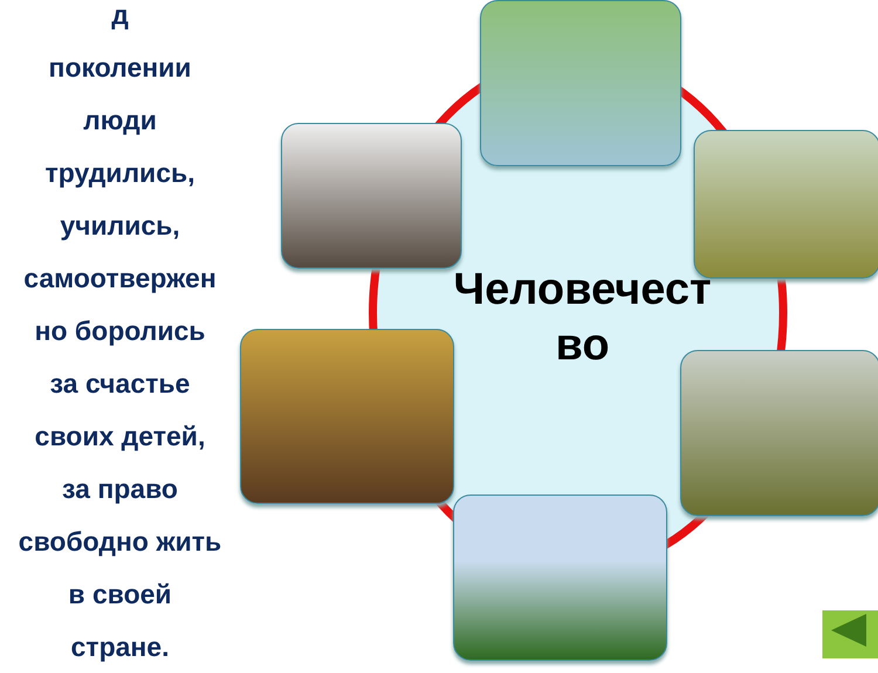д
поколении
люди
трудились,
учились,
самоотвержен
но боролись
за счастье
своих детей,
за право
свободно жить
в своей
стране.
Человечест
во